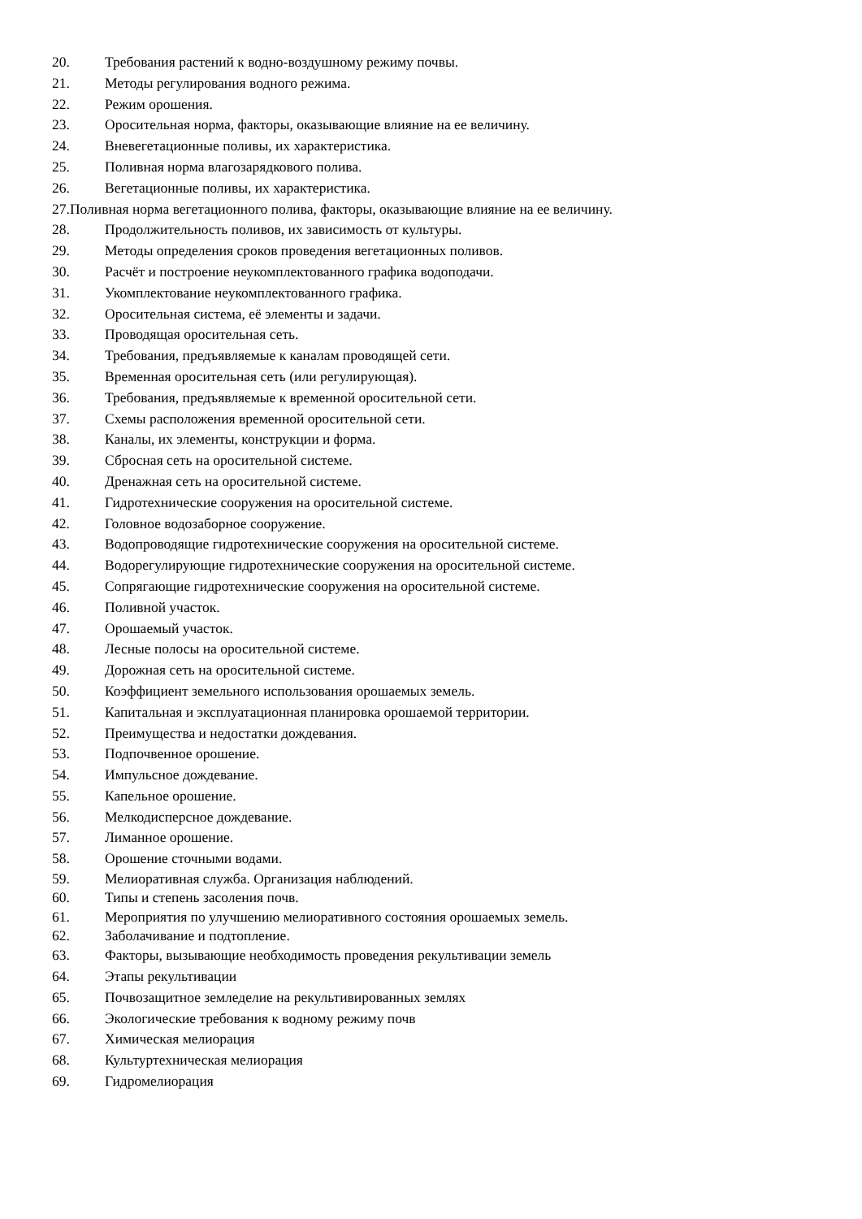20. Требования растений к водно-воздушному режиму почвы.
21. Методы регулирования водного режима.
22. Режим орошения.
23. Оросительная норма, факторы, оказывающие влияние на ее величину.
24. Вневегетационные поливы, их характеристика.
25. Поливная норма влагозарядкового полива.
26. Вегетационные поливы, их характеристика.
27.Поливная норма вегетационного полива, факторы, оказывающие влияние на ее величину.
28. Продолжительность поливов, их зависимость от культуры.
29. Методы определения сроков проведения вегетационных поливов.
30. Расчёт и построение неукомплектованного графика водоподачи.
31. Укомплектование неукомплектованного графика.
32. Оросительная система, её элементы и задачи.
33. Проводящая оросительная сеть.
34. Требования, предъявляемые к каналам проводящей сети.
35. Временная оросительная сеть (или регулирующая).
36. Требования, предъявляемые к временной оросительной сети.
37. Схемы расположения временной оросительной сети.
38. Каналы, их элементы, конструкции и форма.
39. Сбросная сеть на оросительной системе.
40. Дренажная сеть на оросительной системе.
41. Гидротехнические сооружения на оросительной системе.
42. Головное водозаборное сооружение.
43. Водопроводящие гидротехнические сооружения на оросительной системе.
44. Водорегулирующие гидротехнические сооружения на оросительной системе.
45. Сопрягающие гидротехнические сооружения на оросительной системе.
46. Поливной участок.
47. Орошаемый участок.
48. Лесные полосы на оросительной системе.
49. Дорожная сеть на оросительной системе.
50. Коэффициент земельного использования орошаемых земель.
51. Капитальная и эксплуатационная планировка орошаемой территории.
52. Преимущества и недостатки дождевания.
53. Подпочвенное орошение.
54. Импульсное дождевание.
55. Капельное орошение.
56. Мелкодисперсное дождевание.
57. Лиманное орошение.
58. Орошение сточными водами.
59. Мелиоративная служба. Организация наблюдений.
60. Типы и степень засоления почв.
61. Мероприятия по улучшению мелиоративного состояния орошаемых земель.
62. Заболачивание и подтопление.
63. Факторы, вызывающие необходимость проведения рекультивации земель
64. Этапы рекультивации
65. Почвозащитное земледелие на рекультивированных землях
66. Экологические требования к водному режиму почв
67. Химическая мелиорация
68. Культуртехническая мелиорация
69. Гидромелиорация